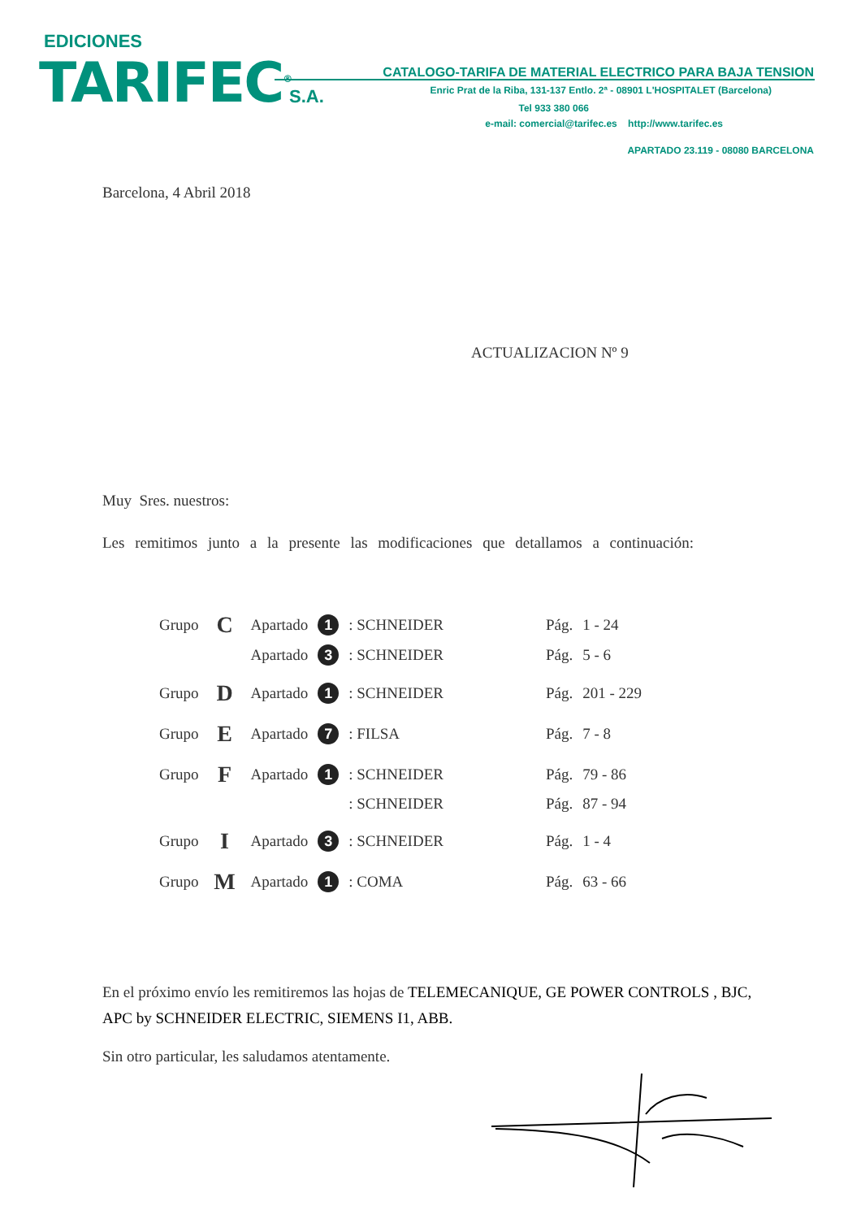EDICIONES
TARIFEC<sup>®</sup> S.A.
CATALOGO-TARIFA DE MATERIAL ELECTRICO PARA BAJA TENSION
Enric Prat de la Riba, 131-137 Entlo. 2ª - 08901 L'HOSPITALET (Barcelona)
Tel 933 380 066
e-mail: comercial@tarifec.es http://www.tarifec.es
APARTADO 23.119 - 08080 BARCELONA
Barcelona, 4 Abril 2018
ACTUALIZACION Nº 9
Muy Sres. nuestros:
Les remitimos junto a la presente las modificaciones que detallamos a continuación:
| Grupo | C | Apartado | 1 | : SCHNEIDER | Pág. | 1 - 24 |
| | | Apartado | 3 | : SCHNEIDER | Pág. | 5 - 6 |
| Grupo | D | Apartado | 1 | : SCHNEIDER | Pág. | 201 - 229 |
| Grupo | E | Apartado | 7 | : FILSA | Pág. | 7 - 8 |
| Grupo | F | Apartado | 1 | : SCHNEIDER | Pág. | 79 - 86 |
| | | | | : SCHNEIDER | Pág. | 87 - 94 |
| Grupo | I | Apartado | 3 | : SCHNEIDER | Pág. | 1 - 4 |
| Grupo | M | Apartado | 1 | : COMA | Pág. | 63 - 66 |
En el próximo envío les remitiremos las hojas de TELEMECANIQUE, GE POWER CONTROLS , BJC, APC by SCHNEIDER ELECTRIC, SIEMENS I1, ABB.
Sin otro particular, les saludamos atentamente.